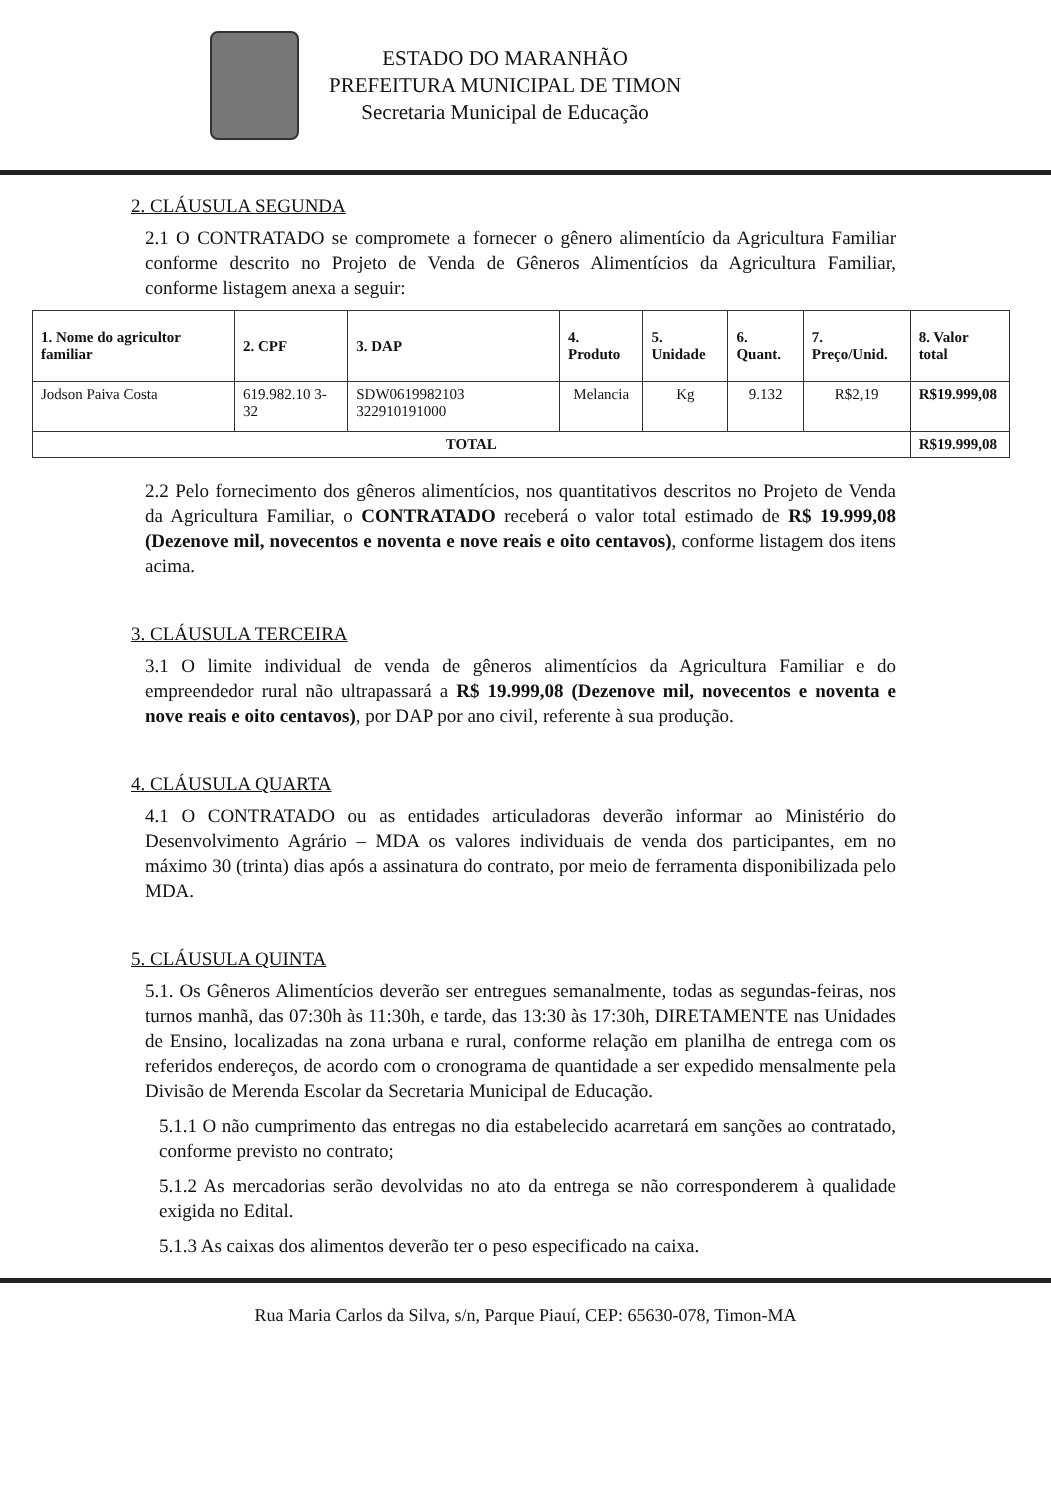ESTADO DO MARANHÃO
PREFEITURA MUNICIPAL DE TIMON
Secretaria Municipal de Educação
2. CLÁUSULA SEGUNDA
2.1 O CONTRATADO se compromete a fornecer o gênero alimentício da Agricultura Familiar conforme descrito no Projeto de Venda de Gêneros Alimentícios da Agricultura Familiar, conforme listagem anexa a seguir:
| 1. Nome do agricultor familiar | 2. CPF | 3. DAP | 4. Produto | 5. Unidade | 6. Quant. | 7. Preço/Unid. | 8. Valor total |
| --- | --- | --- | --- | --- | --- | --- | --- |
| Jodson Paiva Costa | 619.982.10 3-32 | SDW0619982103 322910191000 | Melancia | Kg | 9.132 | R$2,19 | R$19.999,08 |
| TOTAL | | | | | | | R$19.999,08 |
2.2 Pelo fornecimento dos gêneros alimentícios, nos quantitativos descritos no Projeto de Venda da Agricultura Familiar, o CONTRATADO receberá o valor total estimado de R$ 19.999,08 (Dezenove mil, novecentos e noventa e nove reais e oito centavos), conforme listagem dos itens acima.
3. CLÁUSULA TERCEIRA
3.1 O limite individual de venda de gêneros alimentícios da Agricultura Familiar e do empreendedor rural não ultrapassará a R$ 19.999,08 (Dezenove mil, novecentos e noventa e nove reais e oito centavos), por DAP por ano civil, referente à sua produção.
4. CLÁUSULA QUARTA
4.1 O CONTRATADO ou as entidades articuladoras deverão informar ao Ministério do Desenvolvimento Agrário – MDA os valores individuais de venda dos participantes, em no máximo 30 (trinta) dias após a assinatura do contrato, por meio de ferramenta disponibilizada pelo MDA.
5. CLÁUSULA QUINTA
5.1. Os Gêneros Alimentícios deverão ser entregues semanalmente, todas as segundas-feiras, nos turnos manhã, das 07:30h às 11:30h, e tarde, das 13:30 às 17:30h, DIRETAMENTE nas Unidades de Ensino, localizadas na zona urbana e rural, conforme relação em planilha de entrega com os referidos endereços, de acordo com o cronograma de quantidade a ser expedido mensalmente pela Divisão de Merenda Escolar da Secretaria Municipal de Educação.
5.1.1 O não cumprimento das entregas no dia estabelecido acarretará em sanções ao contratado, conforme previsto no contrato;
5.1.2 As mercadorias serão devolvidas no ato da entrega se não corresponderem à qualidade exigida no Edital.
5.1.3 As caixas dos alimentos deverão ter o peso especificado na caixa.
Rua Maria Carlos da Silva, s/n, Parque Piauí, CEP: 65630-078, Timon-MA